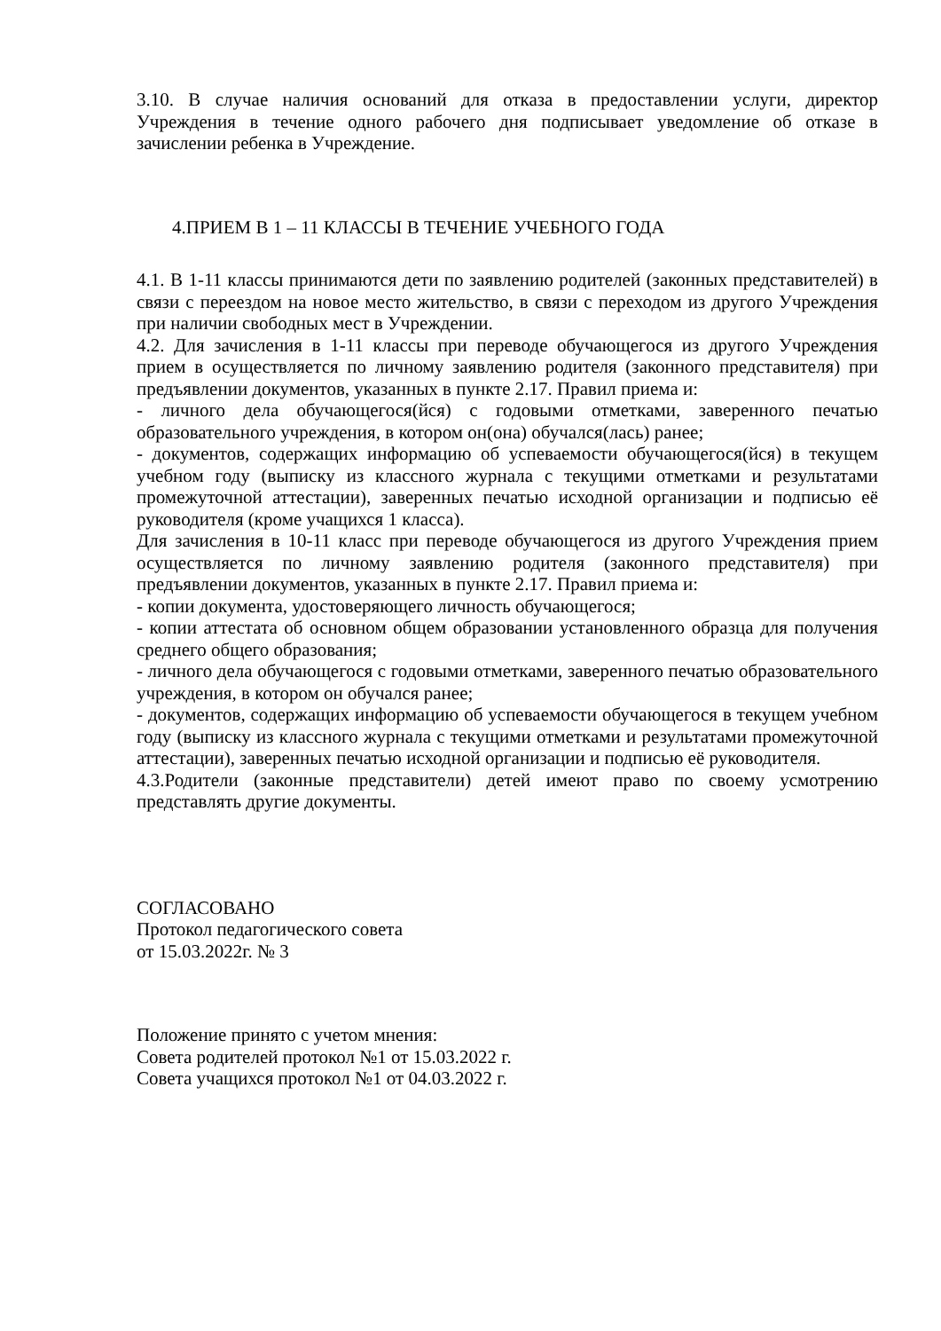3.10. В случае наличия оснований для отказа в предоставлении услуги, директор Учреждения в течение одного рабочего дня подписывает уведомление об отказе в зачислении ребенка в Учреждение.
4.ПРИЕМ В 1 – 11 КЛАССЫ В ТЕЧЕНИЕ УЧЕБНОГО ГОДА
4.1. В 1-11 классы принимаются дети по заявлению родителей (законных представителей) в связи с переездом на новое место жительство, в связи с переходом из другого Учреждения при наличии свободных мест в Учреждении.
4.2. Для зачисления в 1-11 классы при переводе обучающегося из другого Учреждения прием в осуществляется по личному заявлению родителя (законного представителя) при предъявлении документов, указанных в пункте 2.17. Правил приема и:
- личного дела обучающегося(йся) с годовыми отметками, заверенного печатью образовательного учреждения, в котором он(она) обучался(лась) ранее;
- документов, содержащих информацию об успеваемости обучающегося(йся) в текущем учебном году (выписку из классного журнала с текущими отметками и результатами промежуточной аттестации), заверенных печатью исходной организации и подписью её руководителя (кроме учащихся 1 класса).
Для зачисления в 10-11 класс при переводе обучающегося из другого Учреждения прием осуществляется по личному заявлению родителя (законного представителя) при предъявлении документов, указанных в пункте 2.17. Правил приема и:
- копии документа, удостоверяющего личность обучающегося;
- копии аттестата об основном общем образовании установленного образца для получения среднего общего образования;
- личного дела обучающегося с годовыми отметками, заверенного печатью образовательного учреждения, в котором он обучался ранее;
- документов, содержащих информацию об успеваемости обучающегося в текущем учебном году (выписку из классного журнала с текущими отметками и результатами промежуточной аттестации), заверенных печатью исходной организации и подписью её руководителя.
4.3.Родители (законные представители) детей имеют право по своему усмотрению представлять другие документы.
СОГЛАСОВАНО
Протокол педагогического совета
от 15.03.2022г. № 3
Положение принято с учетом мнения:
Совета родителей протокол №1 от 15.03.2022 г.
Совета учащихся протокол №1 от 04.03.2022 г.